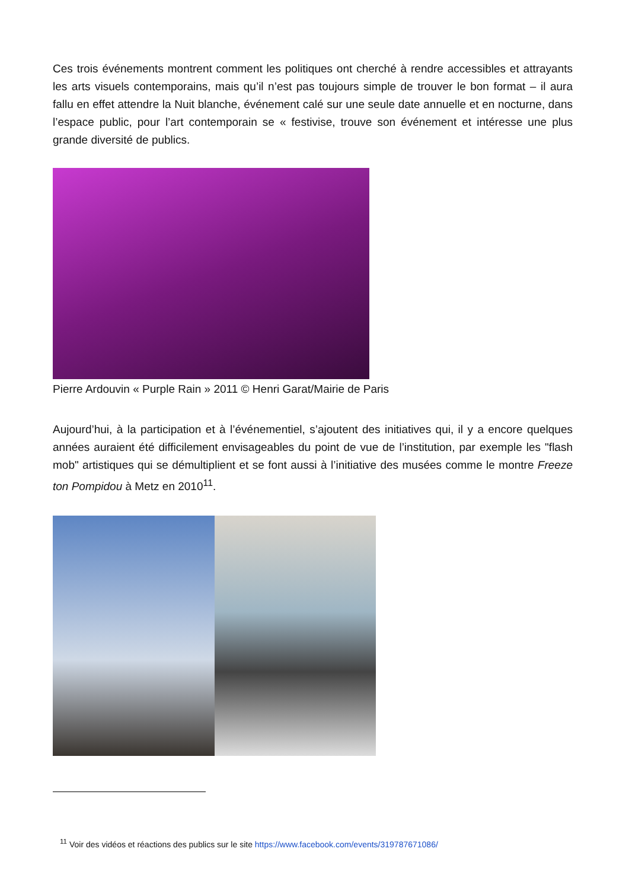Ces trois événements montrent comment les politiques ont cherché à rendre accessibles et attrayants les arts visuels contemporains, mais qu’il n’est pas toujours simple de trouver le bon format – il aura fallu en effet attendre la Nuit blanche, événement calé sur une seule date annuelle et en nocturne, dans l’espace public, pour l’art contemporain se « festivise, trouve son événement et intéresse une plus grande diversité de publics.
Pierre Ardouvin « Purple Rain » 2011 © Henri Garat/Mairie de Paris
Aujourd’hui, à la participation et à l’événementiel, s’ajoutent des initiatives qui, il y a encore quelques années auraient été difficilement envisageables du point de vue de l’institution, par exemple les "flash mob" artistiques qui se démultiplient et se font aussi à l’initiative des musées comme le montre Freeze ton Pompidou à Metz en 2010<sup>11</sup>.
<sup>11</sup> Voir des vidéos et réactions des publics sur le site https://www.facebook.com/events/319787671086/